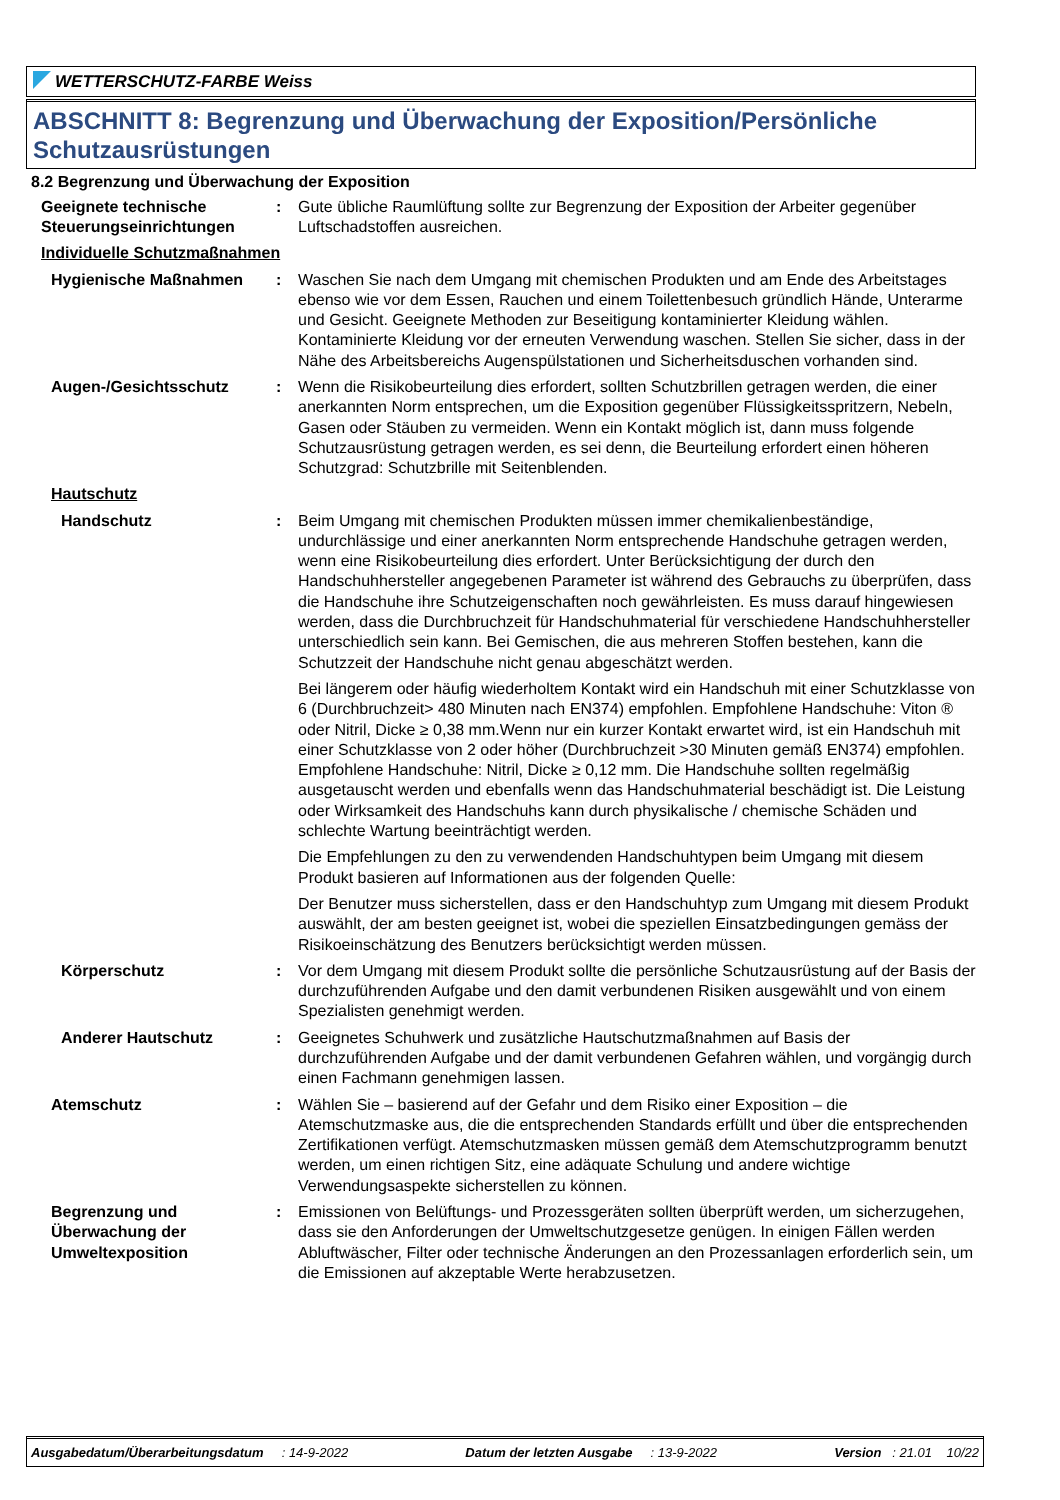WETTERSCHUTZ-FARBE Weiss
ABSCHNITT 8: Begrenzung und Überwachung der Exposition/Persönliche Schutzausrüstungen
8.2 Begrenzung und Überwachung der Exposition
Geeignete technische Steuerungseinrichtungen
: Gute übliche Raumlüftung sollte zur Begrenzung der Exposition der Arbeiter gegenüber Luftschadstoffen ausreichen.
Individuelle Schutzmaßnahmen
Hygienische Maßnahmen : Waschen Sie nach dem Umgang mit chemischen Produkten und am Ende des Arbeitstages ebenso wie vor dem Essen, Rauchen und einem Toilettenbesuch gründlich Hände, Unterarme und Gesicht. Geeignete Methoden zur Beseitigung kontaminierter Kleidung wählen. Kontaminierte Kleidung vor der erneuten Verwendung waschen. Stellen Sie sicher, dass in der Nähe des Arbeitsbereichs Augenspülstationen und Sicherheitsduschen vorhanden sind.
Augen-/Gesichtsschutz : Wenn die Risikobeurteilung dies erfordert, sollten Schutzbrillen getragen werden, die einer anerkannten Norm entsprechen, um die Exposition gegenüber Flüssigkeitsspritzern, Nebeln, Gasen oder Stäuben zu vermeiden. Wenn ein Kontakt möglich ist, dann muss folgende Schutzausrüstung getragen werden, es sei denn, die Beurteilung erfordert einen höheren Schutzgrad: Schutzbrille mit Seitenblenden.
Hautschutz
Handschutz : Beim Umgang mit chemischen Produkten müssen immer chemikalienbeständige, undurchlässige und einer anerkannten Norm entsprechende Handschuhe getragen werden, wenn eine Risikobeurteilung dies erfordert. Unter Berücksichtigung der durch den Handschuhhersteller angegebenen Parameter ist während des Gebrauchs zu überprüfen, dass die Handschuhe ihre Schutzeigenschaften noch gewährleisten. Es muss darauf hingewiesen werden, dass die Durchbruchzeit für Handschuhmaterial für verschiedene Handschuhhersteller unterschiedlich sein kann. Bei Gemischen, die aus mehreren Stoffen bestehen, kann die Schutzzeit der Handschuhe nicht genau abgeschätzt werden.
Bei längerem oder häufig wiederholtem Kontakt wird ein Handschuh mit einer Schutzklasse von 6 (Durchbruchzeit> 480 Minuten nach EN374) empfohlen. Empfohlene Handschuhe: Viton ® oder Nitril, Dicke ≥ 0,38 mm.Wenn nur ein kurzer Kontakt erwartet wird, ist ein Handschuh mit einer Schutzklasse von 2 oder höher (Durchbruchzeit >30 Minuten gemäß EN374) empfohlen. Empfohlene Handschuhe: Nitril, Dicke ≥ 0,12 mm. Die Handschuhe sollten regelmäßig ausgetauscht werden und ebenfalls wenn das Handschuhmaterial beschädigt ist. Die Leistung oder Wirksamkeit des Handschuhs kann durch physikalische / chemische Schäden und schlechte Wartung beeinträchtigt werden.
Die Empfehlungen zu den zu verwendenden Handschuhtypen beim Umgang mit diesem Produkt basieren auf Informationen aus der folgenden Quelle:
Der Benutzer muss sicherstellen, dass er den Handschuhtyp zum Umgang mit diesem Produkt auswählt, der am besten geeignet ist, wobei die speziellen Einsatzbedingungen gemäss der Risikoeinschätzung des Benutzers berücksichtigt werden müssen.
Körperschutz : Vor dem Umgang mit diesem Produkt sollte die persönliche Schutzausrüstung auf der Basis der durchzuführenden Aufgabe und den damit verbundenen Risiken ausgewählt und von einem Spezialisten genehmigt werden.
Anderer Hautschutz : Geeignetes Schuhwerk und zusätzliche Hautschutzmaßnahmen auf Basis der durchzuführenden Aufgabe und der damit verbundenen Gefahren wählen, und vorgängig durch einen Fachmann genehmigen lassen.
Atemschutz : Wählen Sie – basierend auf der Gefahr und dem Risiko einer Exposition – die Atemschutzmaske aus, die die entsprechenden Standards erfüllt und über die entsprechenden Zertifikationen verfügt. Atemschutzmasken müssen gemäß dem Atemschutzprogramm benutzt werden, um einen richtigen Sitz, eine adäquate Schulung und andere wichtige Verwendungsaspekte sicherstellen zu können.
Begrenzung und Überwachung der Umweltexposition
: Emissionen von Belüftungs- und Prozessgeräten sollten überprüft werden, um sicherzugehen, dass sie den Anforderungen der Umweltschutzgesetze genügen. In einigen Fällen werden Abluftwäscher, Filter oder technische Änderungen an den Prozessanlagen erforderlich sein, um die Emissionen auf akzeptable Werte herabzusetzen.
Ausgabedatum/Überarbeitungsdatum : 14-9-2022
Datum der letzten Ausgabe : 13-9-2022
Version : 21.01 10/22